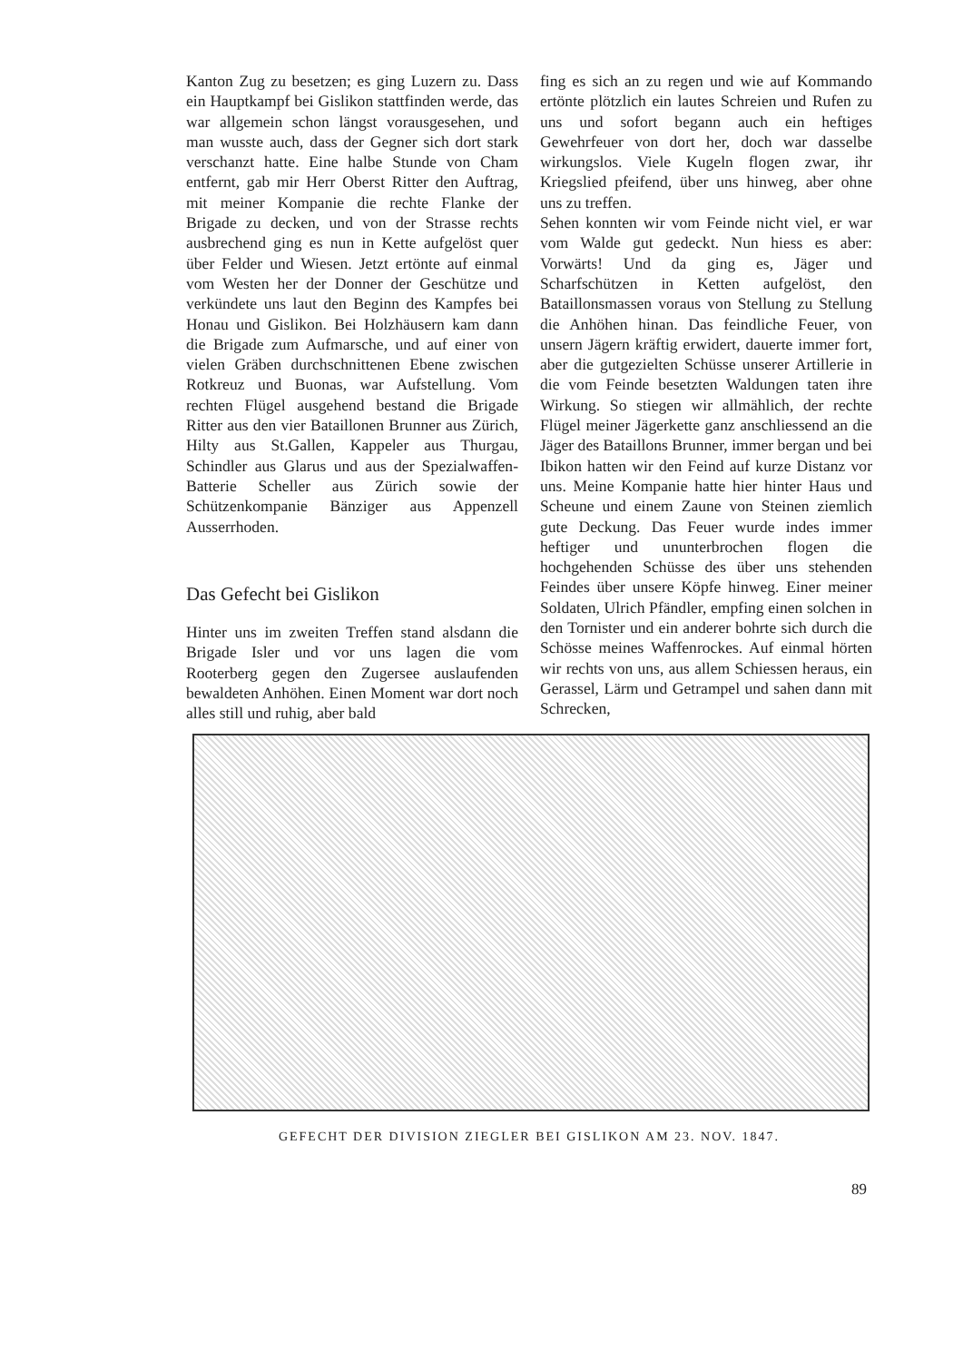Kanton Zug zu besetzen; es ging Luzern zu. Dass ein Hauptkampf bei Gislikon stattfinden werde, das war allgemein schon längst vorausgesehen, und man wusste auch, dass der Gegner sich dort stark verschanzt hatte. Eine halbe Stunde von Cham entfernt, gab mir Herr Oberst Ritter den Auftrag, mit meiner Kompanie die rechte Flanke der Brigade zu decken, und von der Strasse rechts ausbrechend ging es nun in Kette aufgelöst quer über Felder und Wiesen. Jetzt ertönte auf einmal vom Westen her der Donner der Geschütze und verkündete uns laut den Beginn des Kampfes bei Honau und Gislikon. Bei Holzhäusern kam dann die Brigade zum Aufmarsche, und auf einer von vielen Gräben durchschnittenen Ebene zwischen Rotkreuz und Buonas, war Aufstellung. Vom rechten Flügel ausgehend bestand die Brigade Ritter aus den vier Bataillonen Brunner aus Zürich, Hilty aus St.Gallen, Kappeler aus Thurgau, Schindler aus Glarus und aus der Spezialwaffen-Batterie Scheller aus Zürich sowie der Schützenkompanie Bänziger aus Appenzell Ausserrhoden.
Das Gefecht bei Gislikon
Hinter uns im zweiten Treffen stand alsdann die Brigade Isler und vor uns lagen die vom Rooterberg gegen den Zugersee auslaufenden bewaldeten Anhöhen. Einen Moment war dort noch alles still und ruhig, aber bald
fing es sich an zu regen und wie auf Kommando ertönte plötzlich ein lautes Schreien und Rufen zu uns und sofort begann auch ein heftiges Gewehrfeuer von dort her, doch war dasselbe wirkungslos. Viele Kugeln flogen zwar, ihr Kriegslied pfeifend, über uns hinweg, aber ohne uns zu treffen.
Sehen konnten wir vom Feinde nicht viel, er war vom Walde gut gedeckt. Nun hiess es aber: Vorwärts! Und da ging es, Jäger und Scharfschützen in Ketten aufgelöst, den Bataillonsmassen voraus von Stellung zu Stellung die Anhöhen hinan. Das feindliche Feuer, von unsern Jägern kräftig erwidert, dauerte immer fort, aber die gutgezielten Schüsse unserer Artillerie in die vom Feinde besetzten Waldungen taten ihre Wirkung. So stiegen wir allmählich, der rechte Flügel meiner Jägerkette ganz anschliessend an die Jäger des Bataillons Brunner, immer bergan und bei Ibikon hatten wir den Feind auf kurze Distanz vor uns. Meine Kompanie hatte hier hinter Haus und Scheune und einem Zaune von Steinen ziemlich gute Deckung. Das Feuer wurde indes immer heftiger und ununterbrochen flogen die hochgehenden Schüsse des über uns stehenden Feindes über unsere Köpfe hinweg. Einer meiner Soldaten, Ulrich Pfändler, empfing einen solchen in den Tornister und ein anderer bohrte sich durch die Schösse meines Waffenrockes. Auf einmal hörten wir rechts von uns, aus allem Schiessen heraus, ein Gerassel, Lärm und Getrampel und sahen dann mit Schrecken,
GEFECHT DER DIVISION ZIEGLER BEI GISLIKON AM 23. NOV. 1847.
89